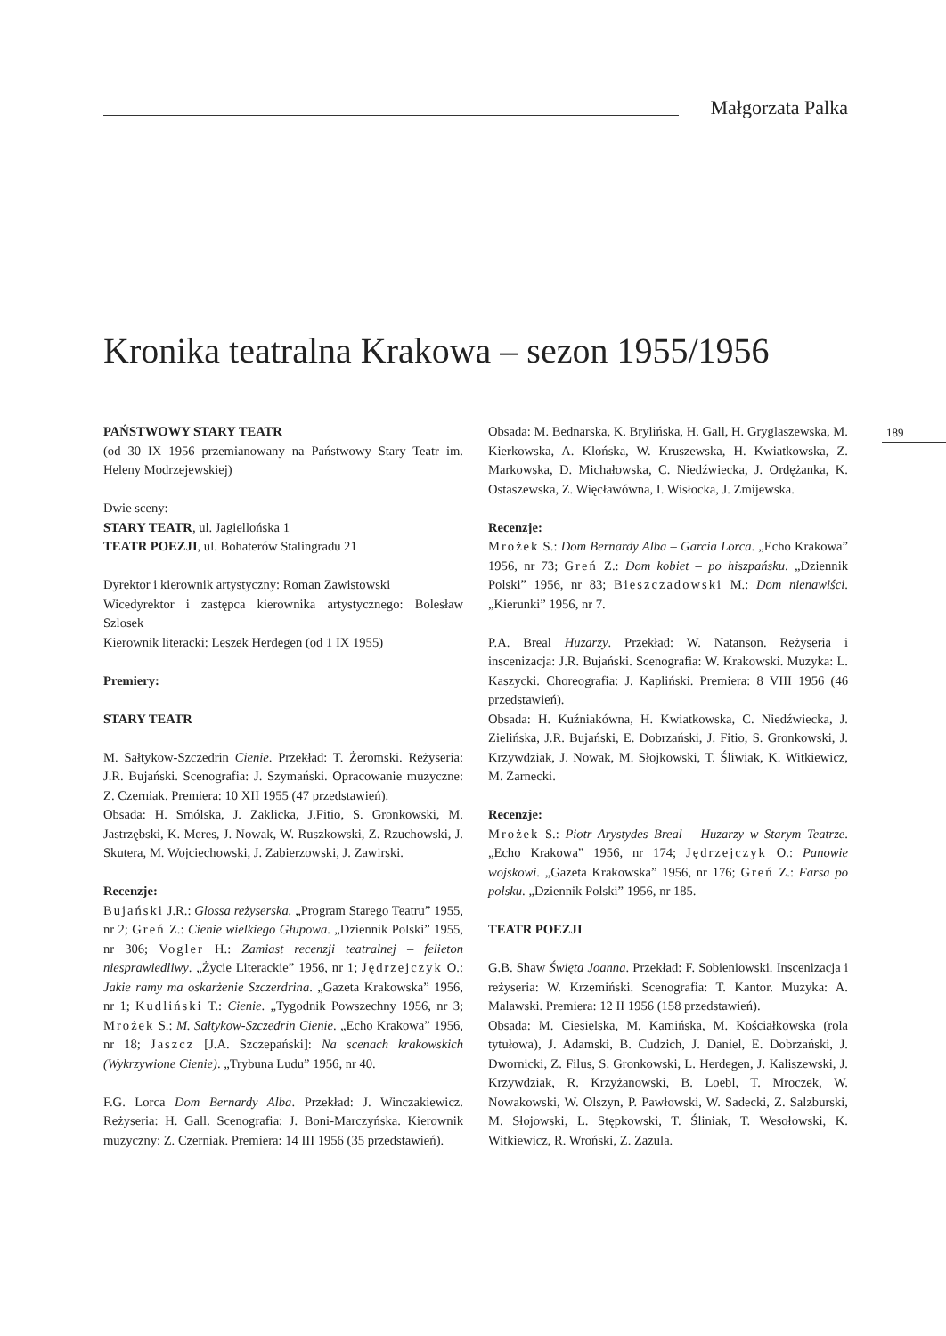Małgorzata Palka
189
Kronika teatralna Krakowa – sezon 1955/1956
PAŃSTWOWY STARY TEATR
(od 30 IX 1956 przemianowany na Państwowy Stary Teatr im. Heleny Modrzejewskiej)
Dwie sceny:
STARY TEATR, ul. Jagiellońska 1
TEATR POEZJI, ul. Bohaterów Stalingradu 21
Dyrektor i kierownik artystyczny: Roman Zawistowski
Wicedyrektor i zastępca kierownika artystycznego: Bolesław Szlosek
Kierownik literacki: Leszek Herdegen (od 1 IX 1955)
Premiery:
STARY TEATR
M. Sałtykow-Szczedrin Cienie. Przekład: T. Żeromski. Reżyseria: J.R. Bujański. Scenografia: J. Szymański. Opracowanie muzyczne: Z. Czerniak. Premiera: 10 XII 1955 (47 przedstawień).
Obsada: H. Smólska, J. Zaklicka, J.Fitio, S. Gronkowski, M. Jastrzębski, K. Meres, J. Nowak, W. Ruszkowski, Z. Rzuchowski, J. Skutera, M. Wojciechowski, J. Zabierzowski, J. Zawirski.
Recenzje:
Bujański J.R.: Glossa reżyserska. „Program Starego Teatru” 1955, nr 2; Greń Z.: Cienie wielkiego Głupowa. „Dziennik Polski” 1955, nr 306; Vogler H.: Zamiast recenzji teatralnej – felieton niesprawiedliwy. „Życie Literackie” 1956, nr 1; Jędrzejczyk O.: Jakie ramy ma oskarżenie Szczerdrina. „Gazeta Krakowska” 1956, nr 1; Kudliński T.: Cienie. „Tygodnik Powszechny 1956, nr 3; Mrożek S.: M. Sałtykow-Szczedrin Cienie. „Echo Krakowa” 1956, nr 18; Jaszcz [J.A. Szczepański]: Na scenach krakowskich (Wykrzywione Cienie). „Trybuna Ludu” 1956, nr 40.
F.G. Lorca Dom Bernardy Alba. Przekład: J. Winczakiewicz. Reżyseria: H. Gall. Scenografia: J. Boni-Marczyńska. Kierownik muzyczny: Z. Czerniak. Premiera: 14 III 1956 (35 przedstawień).
Obsada: M. Bednarska, K. Brylińska, H. Gall, H. Gryglaszewska, M. Kierkowska, A. Klońska, W. Kruszewska, H. Kwiatkowska, Z. Markowska, D. Michałowska, C. Niedźwiecka, J. Ordężanka, K. Ostaszewska, Z. Więcławówna, I. Wisłocka, J. Zmijewska.
Recenzje:
Mrożek S.: Dom Bernardy Alba – Garcia Lorca. „Echo Krakowa” 1956, nr 73; Greń Z.: Dom kobiet – po hiszpańsku. „Dziennik Polski” 1956, nr 83; Bieszczadowski M.: Dom nienawiści. „Kierunki” 1956, nr 7.
P.A. Breal Huzarzy. Przekład: W. Natanson. Reżyseria i inscenizacja: J.R. Bujański. Scenografia: W. Krakowski. Muzyka: L. Kaszycki. Choreografia: J. Kapliński. Premiera: 8 VIII 1956 (46 przedstawień).
Obsada: H. Kuźniakówna, H. Kwiatkowska, C. Niedźwiecka, J. Zielińska, J.R. Bujański, E. Dobrzański, J. Fitio, S. Gronkowski, J. Krzywdziak, J. Nowak, M. Słojkowski, T. Śliwiak, K. Witkiewicz, M. Żarnecki.
Recenzje:
Mrożek S.: Piotr Arystydes Breal – Huzarzy w Starym Teatrze. „Echo Krakowa” 1956, nr 174; Jędrzejczyk O.: Panowie wojskowi. „Gazeta Krakowska” 1956, nr 176; Greń Z.: Farsa po polsku. „Dziennik Polski” 1956, nr 185.
TEATR POEZJI
G.B. Shaw Święta Joanna. Przekład: F. Sobieniowski. Inscenizacja i reżyseria: W. Krzemiński. Scenografia: T. Kantor. Muzyka: A. Malawski. Premiera: 12 II 1956 (158 przedstawień).
Obsada: M. Ciesielska, M. Kamińska, M. Kościałkowska (rola tytułowa), J. Adamski, B. Cudzich, J. Daniel, E. Dobrzański, J. Dwornicki, Z. Filus, S. Gronkowski, L. Herdegen, J. Kaliszewski, J. Krzywdziak, R. Krzyżanowski, B. Loebl, T. Mroczek, W. Nowakowski, W. Olszyn, P. Pawłowski, W. Sadecki, Z. Salzburski, M. Słojowski, L. Stępkowski, T. Śliniak, T. Wesołowski, K. Witkiewicz, R. Wroński, Z. Zazula.